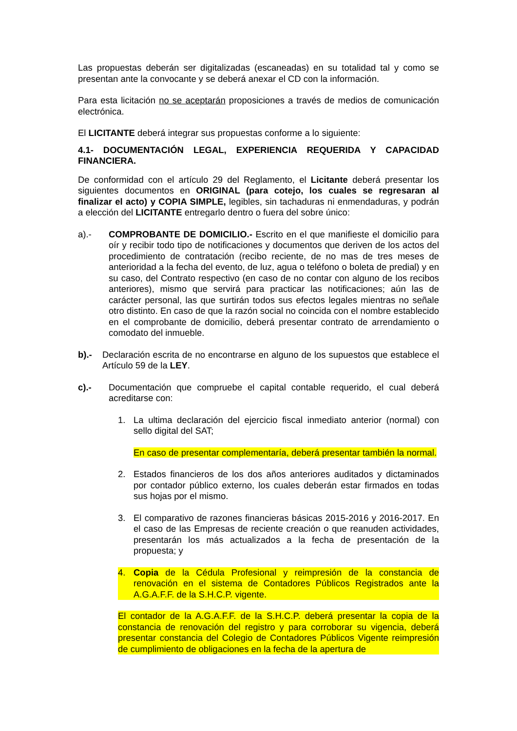Las propuestas deberán ser digitalizadas (escaneadas) en su totalidad tal y como se presentan ante la convocante y se deberá anexar el CD con la información.
Para esta licitación no se aceptarán proposiciones a través de medios de comunicación electrónica.
El LICITANTE deberá integrar sus propuestas conforme a lo siguiente:
4.1- DOCUMENTACIÓN LEGAL, EXPERIENCIA REQUERIDA Y CAPACIDAD FINANCIERA.
De conformidad con el artículo 29 del Reglamento, el Licitante deberá presentar los siguientes documentos en ORIGINAL (para cotejo, los cuales se regresaran al finalizar el acto) y COPIA SIMPLE, legibles, sin tachaduras ni enmendaduras, y podrán a elección del LICITANTE entregarlo dentro o fuera del sobre único:
a).- COMPROBANTE DE DOMICILIO.- Escrito en el que manifieste el domicilio para oír y recibir todo tipo de notificaciones y documentos que deriven de los actos del procedimiento de contratación (recibo reciente, de no mas de tres meses de anterioridad a la fecha del evento, de luz, agua o teléfono o boleta de predial) y en su caso, del Contrato respectivo (en caso de no contar con alguno de los recibos anteriores), mismo que servirá para practicar las notificaciones; aún las de carácter personal, las que surtirán todos sus efectos legales mientras no señale otro distinto. En caso de que la razón social no coincida con el nombre establecido en el comprobante de domicilio, deberá presentar contrato de arrendamiento o comodato del inmueble.
b).- Declaración escrita de no encontrarse en alguno de los supuestos que establece el Artículo 59 de la LEY.
c).- Documentación que compruebe el capital contable requerido, el cual deberá acreditarse con:
1. La ultima declaración del ejercicio fiscal inmediato anterior (normal) con sello digital del SAT;
En caso de presentar complementaría, deberá presentar también la normal.
2. Estados financieros de los dos años anteriores auditados y dictaminados por contador público externo, los cuales deberán estar firmados en todas sus hojas por el mismo.
3. El comparativo de razones financieras básicas 2015-2016 y 2016-2017. En el caso de las Empresas de reciente creación o que reanuden actividades, presentarán los más actualizados a la fecha de presentación de la propuesta; y
4. Copia de la Cédula Profesional y reimpresión de la constancia de renovación en el sistema de Contadores Públicos Registrados ante la A.G.A.F.F. de la S.H.C.P. vigente.
El contador de la A.G.A.F.F. de la S.H.C.P. deberá presentar la copia de la constancia de renovación del registro y para corroborar su vigencia, deberá presentar constancia del Colegio de Contadores Públicos Vigente reimpresión de cumplimiento de obligaciones en la fecha de la apertura de